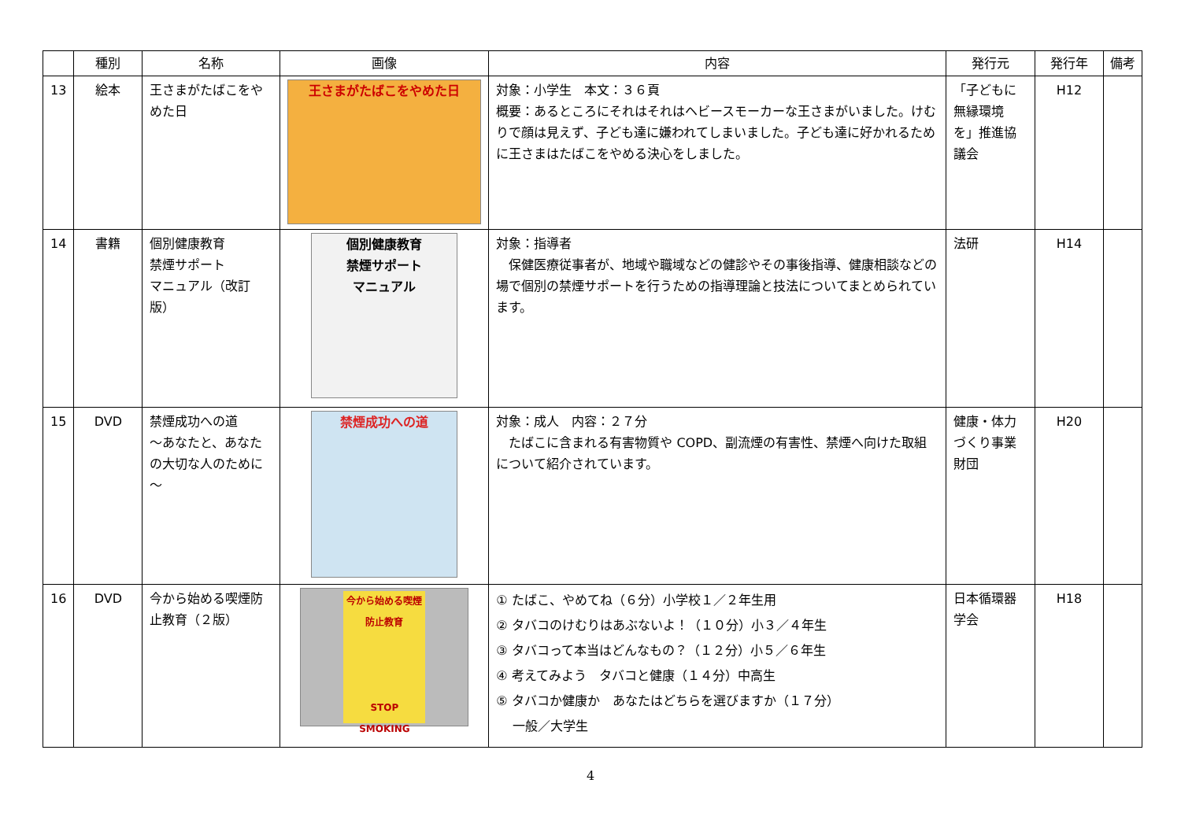| | 種別 | 名称 | 画像 | 内容 | 発行元 | 発行年 | 備考 |
| --- | --- | --- | --- | --- | --- | --- | --- |
| 13 | 絵本 | 王さまがたばこをやめた日 | 王さまがたばこをやめた日 | 対象：小学生 本文：３６頁 概要：あるところにそれはそれはヘビースモーカーな王さまがいました。けむりで顔は見えず、子ども達に嫌われてしまいました。子ども達に好かれるために王さまはたばこをやめる決心をしました。 | 「子どもに無縁環境を」推進協議会 | H12 | |
| 14 | 書籍 | 個別健康教育 禁煙サポート マニュアル（改訂版） | 個別健康教育 禁煙サポート マニュアル | 対象：指導者 保健医療従事者が、地域や職域などの健診やその事後指導、健康相談などの場で個別の禁煙サポートを行うための指導理論と技法についてまとめられています。 | 法研 | H14 | |
| 15 | DVD | 禁煙成功への道 ～あなたと、あなたの大切な人のために～ | 禁煙成功への道 | 対象：成人 内容：２７分 たばこに含まれる有害物質や COPD、副流煙の有害性、禁煙へ向けた取組について紹介されています。 | 健康・体力づくり事業財団 | H20 | |
| 16 | DVD | 今から始める喫煙防止教育（２版） | 今から始める喫煙防止教育 STOP SMOKING | ① たばこ、やめてね（６分）小学校１／２年生用 ② タバコのけむりはあぶないよ！（１０分）小３／４年生 ③ タバコって本当はどんなもの？（１２分）小５／６年生 ④ 考えてみよう タバコと健康（１４分）中高生 ⑤ タバコか健康か あなたはどちらを選びますか（１７分） 一般／大学生 | 日本循環器学会 | H18 | |
4